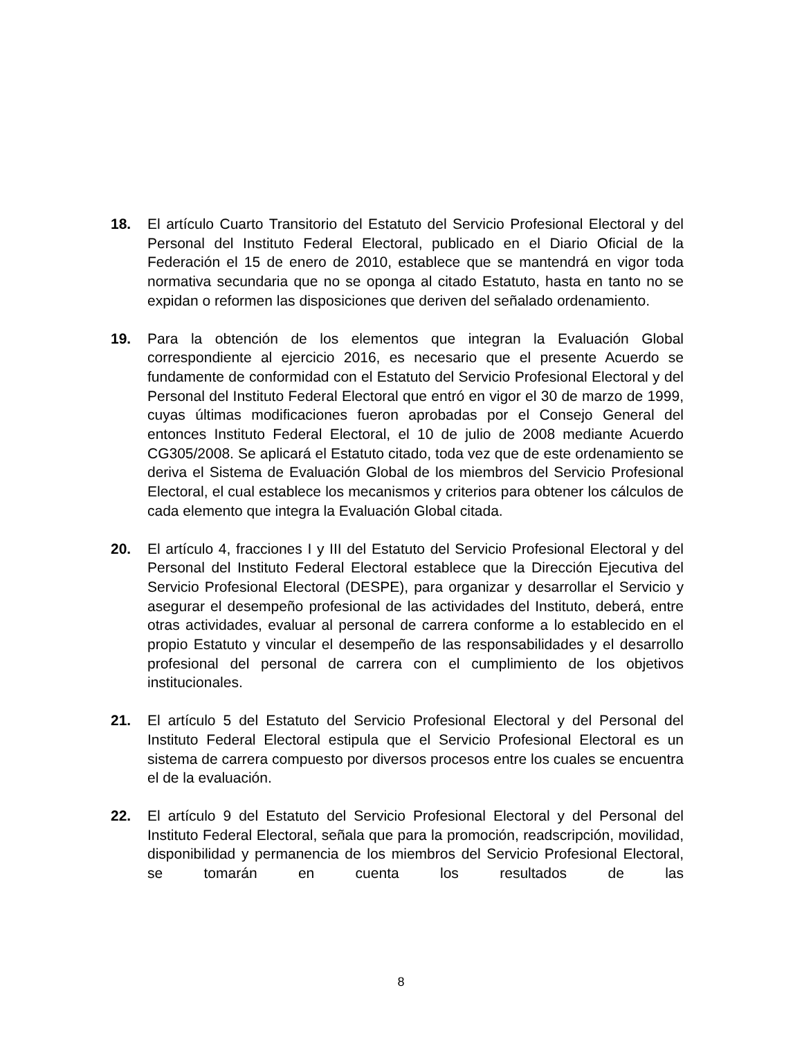18. El artículo Cuarto Transitorio del Estatuto del Servicio Profesional Electoral y del Personal del Instituto Federal Electoral, publicado en el Diario Oficial de la Federación el 15 de enero de 2010, establece que se mantendrá en vigor toda normativa secundaria que no se oponga al citado Estatuto, hasta en tanto no se expidan o reformen las disposiciones que deriven del señalado ordenamiento.
19. Para la obtención de los elementos que integran la Evaluación Global correspondiente al ejercicio 2016, es necesario que el presente Acuerdo se fundamente de conformidad con el Estatuto del Servicio Profesional Electoral y del Personal del Instituto Federal Electoral que entró en vigor el 30 de marzo de 1999, cuyas últimas modificaciones fueron aprobadas por el Consejo General del entonces Instituto Federal Electoral, el 10 de julio de 2008 mediante Acuerdo CG305/2008. Se aplicará el Estatuto citado, toda vez que de este ordenamiento se deriva el Sistema de Evaluación Global de los miembros del Servicio Profesional Electoral, el cual establece los mecanismos y criterios para obtener los cálculos de cada elemento que integra la Evaluación Global citada.
20. El artículo 4, fracciones I y III del Estatuto del Servicio Profesional Electoral y del Personal del Instituto Federal Electoral establece que la Dirección Ejecutiva del Servicio Profesional Electoral (DESPE), para organizar y desarrollar el Servicio y asegurar el desempeño profesional de las actividades del Instituto, deberá, entre otras actividades, evaluar al personal de carrera conforme a lo establecido en el propio Estatuto y vincular el desempeño de las responsabilidades y el desarrollo profesional del personal de carrera con el cumplimiento de los objetivos institucionales.
21. El artículo 5 del Estatuto del Servicio Profesional Electoral y del Personal del Instituto Federal Electoral estipula que el Servicio Profesional Electoral es un sistema de carrera compuesto por diversos procesos entre los cuales se encuentra el de la evaluación.
22. El artículo 9 del Estatuto del Servicio Profesional Electoral y del Personal del Instituto Federal Electoral, señala que para la promoción, readscripción, movilidad, disponibilidad y permanencia de los miembros del Servicio Profesional Electoral, se tomarán en cuenta los resultados de las
8